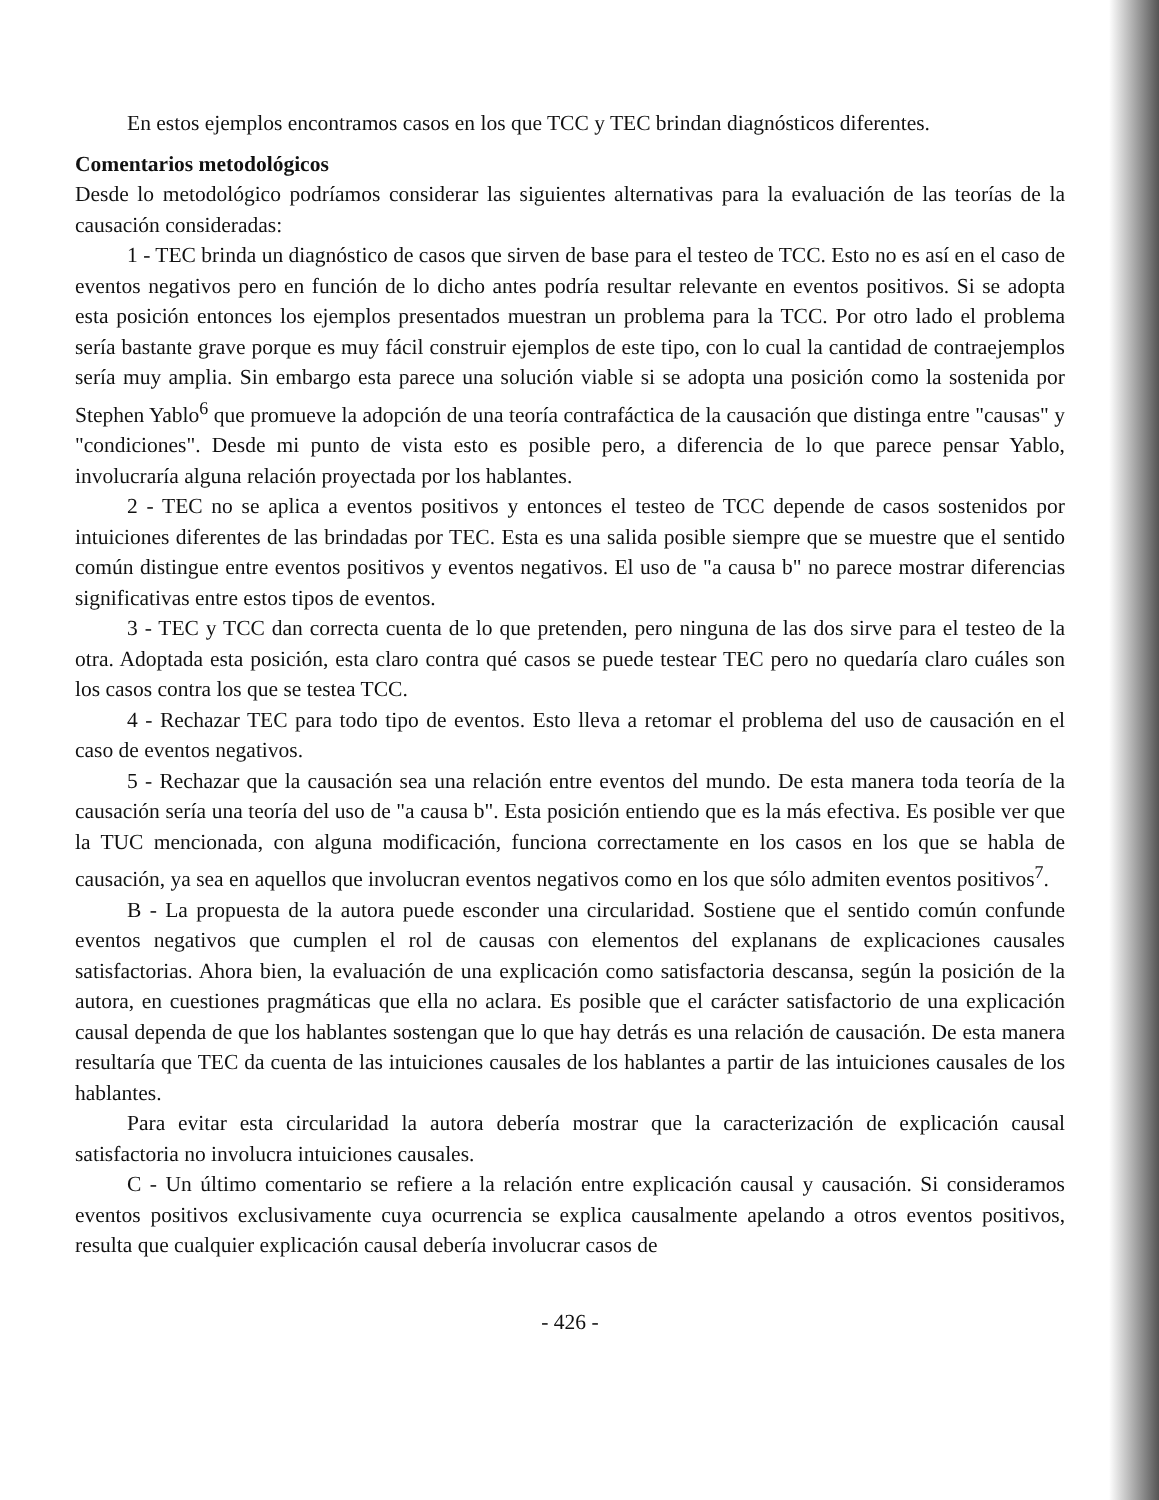En estos ejemplos encontramos casos en los que TCC y TEC brindan diagnósticos diferentes.
Comentarios metodológicos
Desde lo metodológico podríamos considerar las siguientes alternativas para la evaluación de las teorías de la causación consideradas:
1 - TEC brinda un diagnóstico de casos que sirven de base para el testeo de TCC. Esto no es así en el caso de eventos negativos pero en función de lo dicho antes podría resultar relevante en eventos positivos. Si se adopta esta posición entonces los ejemplos presentados muestran un problema para la TCC. Por otro lado el problema sería bastante grave porque es muy fácil construir ejemplos de este tipo, con lo cual la cantidad de contraejemplos sería muy amplia. Sin embargo esta parece una solución viable si se adopta una posición como la sostenida por Stephen Yablo<sup>6</sup> que promueve la adopción de una teoría contrafáctica de la causación que distinga entre "causas" y "condiciones". Desde mi punto de vista esto es posible pero, a diferencia de lo que parece pensar Yablo, involucraría alguna relación proyectada por los hablantes.
2 - TEC no se aplica a eventos positivos y entonces el testeo de TCC depende de casos sostenidos por intuiciones diferentes de las brindadas por TEC. Esta es una salida posible siempre que se muestre que el sentido común distingue entre eventos positivos y eventos negativos. El uso de "a causa b" no parece mostrar diferencias significativas entre estos tipos de eventos.
3 - TEC y TCC dan correcta cuenta de lo que pretenden, pero ninguna de las dos sirve para el testeo de la otra. Adoptada esta posición, esta claro contra qué casos se puede testear TEC pero no quedaría claro cuáles son los casos contra los que se testea TCC.
4 - Rechazar TEC para todo tipo de eventos. Esto lleva a retomar el problema del uso de causación en el caso de eventos negativos.
5 - Rechazar que la causación sea una relación entre eventos del mundo. De esta manera toda teoría de la causación sería una teoría del uso de "a causa b". Esta posición entiendo que es la más efectiva. Es posible ver que la TUC mencionada, con alguna modificación, funciona correctamente en los casos en los que se habla de causación, ya sea en aquellos que involucran eventos negativos como en los que sólo admiten eventos positivos<sup>7</sup>.
B - La propuesta de la autora puede esconder una circularidad. Sostiene que el sentido común confunde eventos negativos que cumplen el rol de causas con elementos del explanans de explicaciones causales satisfactorias. Ahora bien, la evaluación de una explicación como satisfactoria descansa, según la posición de la autora, en cuestiones pragmáticas que ella no aclara. Es posible que el carácter satisfactorio de una explicación causal dependa de que los hablantes sostengan que lo que hay detrás es una relación de causación. De esta manera resultaría que TEC da cuenta de las intuiciones causales de los hablantes a partir de las intuiciones causales de los hablantes.
Para evitar esta circularidad la autora debería mostrar que la caracterización de explicación causal satisfactoria no involucra intuiciones causales.
C - Un último comentario se refiere a la relación entre explicación causal y causación. Si consideramos eventos positivos exclusivamente cuya ocurrencia se explica causalmente apelando a otros eventos positivos, resulta que cualquier explicación causal debería involucrar casos de
- 426 -